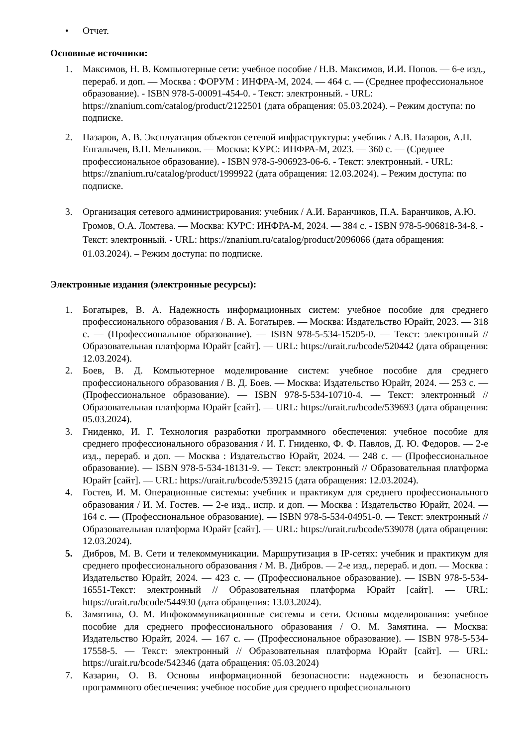• Отчет.
Основные источники:
1. Максимов, Н. В. Компьютерные сети: учебное пособие / Н.В. Максимов, И.И. Попов. — 6-е изд., перераб. и доп. — Москва : ФОРУМ : ИНФРА-М, 2024. — 464 с. — (Среднее профессиональное образование). - ISBN 978-5-00091-454-0. - Текст: электронный. - URL: https://znanium.com/catalog/product/2122501 (дата обращения: 05.03.2024). – Режим доступа: по подписке.
2. Назаров, А. В. Эксплуатация объектов сетевой инфраструктуры: учебник / А.В. Назаров, А.Н. Енгалычев, В.П. Мельников. — Москва: КУРС: ИНФРА-М, 2023. — 360 с. — (Среднее профессиональное образование). - ISBN 978-5-906923-06-6. - Текст: электронный. - URL: https://znanium.ru/catalog/product/1999922 (дата обращения: 12.03.2024). – Режим доступа: по подписке.
3. Организация сетевого администрирования: учебник / А.И. Баранчиков, П.А. Баранчиков, А.Ю. Громов, О.А. Ломтева. — Москва: КУРС: ИНФРА-М, 2024. — 384 с. - ISBN 978-5-906818-34-8. - Текст: электронный. - URL: https://znanium.ru/catalog/product/2096066 (дата обращения: 01.03.2024). – Режим доступа: по подписке.
Электронные издания (электронные ресурсы):
1. Богатырев, В. А. Надежность информационных систем: учебное пособие для среднего профессионального образования / В. А. Богатырев. — Москва: Издательство Юрайт, 2023. — 318 с. — (Профессиональное образование). — ISBN 978-5-534-15205-0. — Текст: электронный // Образовательная платформа Юрайт [сайт]. — URL: https://urait.ru/bcode/520442 (дата обращения: 12.03.2024).
2. Боев, В. Д. Компьютерное моделирование систем: учебное пособие для среднего профессионального образования / В. Д. Боев. — Москва: Издательство Юрайт, 2024. — 253 с. — (Профессиональное образование). — ISBN 978-5-534-10710-4. — Текст: электронный // Образовательная платформа Юрайт [сайт]. — URL: https://urait.ru/bcode/539693 (дата обращения: 05.03.2024).
3. Гниденко, И. Г. Технология разработки программного обеспечения: учебное пособие для среднего профессионального образования / И. Г. Гниденко, Ф. Ф. Павлов, Д. Ю. Федоров. — 2-е изд., перераб. и доп. — Москва : Издательство Юрайт, 2024. — 248 с. — (Профессиональное образование). — ISBN 978-5-534-18131-9. — Текст: электронный // Образовательная платформа Юрайт [сайт]. — URL: https://urait.ru/bcode/539215 (дата обращения: 12.03.2024).
4. Гостев, И. М. Операционные системы: учебник и практикум для среднего профессионального образования / И. М. Гостев. — 2-е изд., испр. и доп. — Москва : Издательство Юрайт, 2024. — 164 с. — (Профессиональное образование). — ISBN 978-5-534-04951-0. — Текст: электронный // Образовательная платформа Юрайт [сайт]. — URL: https://urait.ru/bcode/539078 (дата обращения: 12.03.2024).
5. Дибров, М. В. Сети и телекоммуникации. Маршрутизация в IP-сетях: учебник и практикум для среднего профессионального образования / М. В. Дибров. — 2-е изд., перераб. и доп. — Москва : Издательство Юрайт, 2024. — 423 с. — (Профессиональное образование). — ISBN 978-5-534-16551-Текст: электронный // Образовательная платформа Юрайт [сайт]. — URL: https://urait.ru/bcode/544930 (дата обращения: 13.03.2024).
6. Замятина, О. М. Инфокоммуникационные системы и сети. Основы моделирования: учебное пособие для среднего профессионального образования / О. М. Замятина. — Москва: Издательство Юрайт, 2024. — 167 с. — (Профессиональное образование). — ISBN 978-5-534-17558-5. — Текст: электронный // Образовательная платформа Юрайт [сайт]. — URL: https://urait.ru/bcode/542346 (дата обращения: 05.03.2024)
7. Казарин, О. В. Основы информационной безопасности: надежность и безопасность программного обеспечения: учебное пособие для среднего профессионального